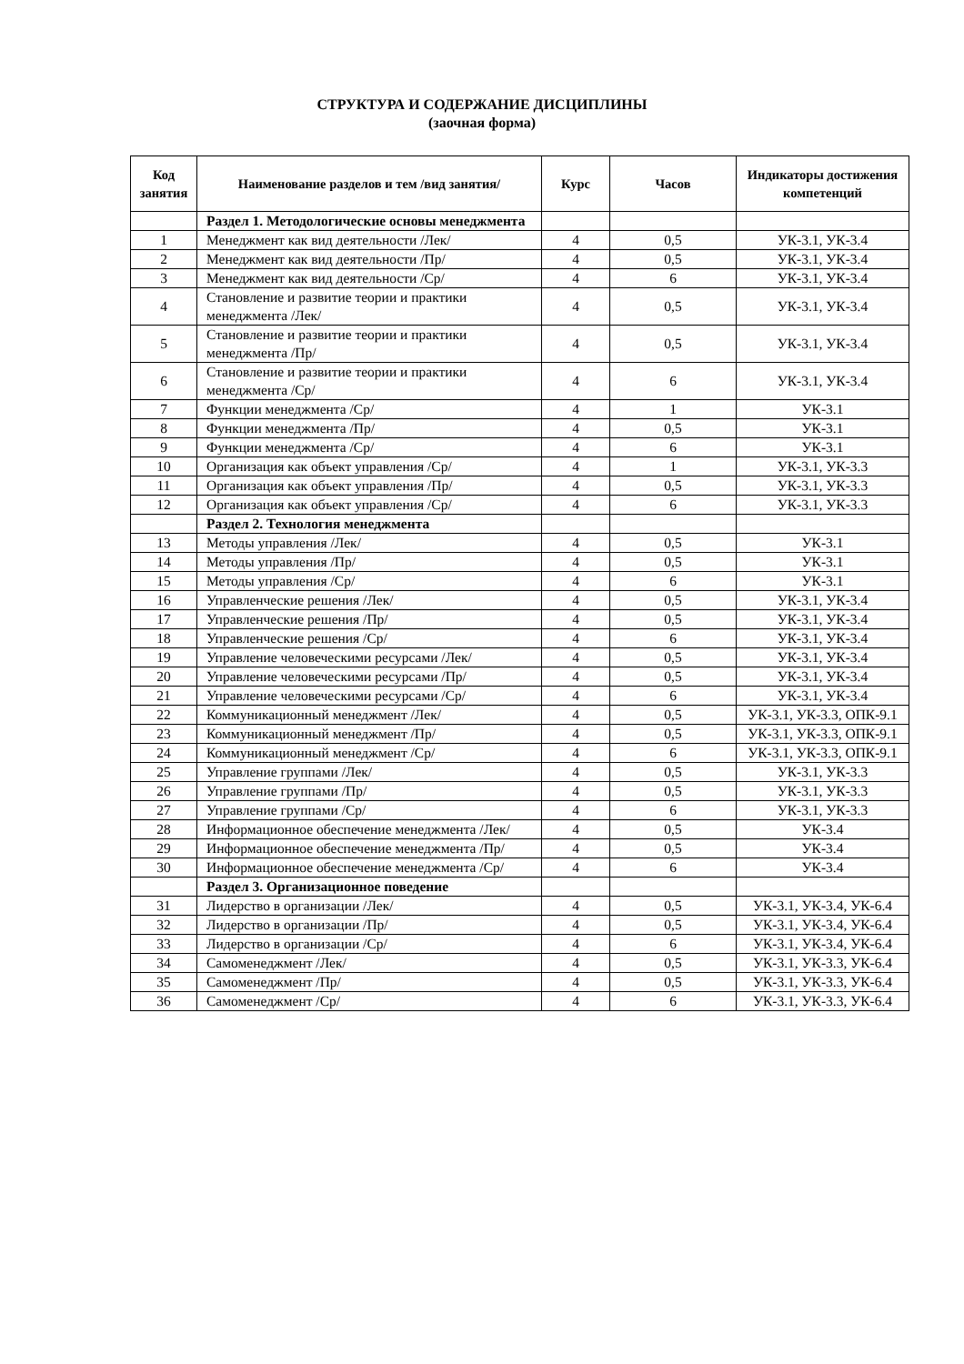СТРУКТУРА И СОДЕРЖАНИЕ ДИСЦИПЛИНЫ
(заочная форма)
| Код занятия | Наименование разделов и тем /вид занятия/ | Курс | Часов | Индикаторы достижения компетенций |
| --- | --- | --- | --- | --- |
| | Раздел 1. Методологические основы менеджмента | | | |
| 1 | Менеджмент как вид деятельности /Лек/ | 4 | 0,5 | УК-3.1, УК-3.4 |
| 2 | Менеджмент как вид деятельности /Пр/ | 4 | 0,5 | УК-3.1, УК-3.4 |
| 3 | Менеджмент как вид деятельности /Ср/ | 4 | 6 | УК-3.1, УК-3.4 |
| 4 | Становление и развитие теории и практики менеджмента /Лек/ | 4 | 0,5 | УК-3.1, УК-3.4 |
| 5 | Становление и развитие теории и практики менеджмента /Пр/ | 4 | 0,5 | УК-3.1, УК-3.4 |
| 6 | Становление и развитие теории и практики менеджмента /Ср/ | 4 | 6 | УК-3.1, УК-3.4 |
| 7 | Функции менеджмента /Ср/ | 4 | 1 | УК-3.1 |
| 8 | Функции менеджмента /Пр/ | 4 | 0,5 | УК-3.1 |
| 9 | Функции менеджмента /Ср/ | 4 | 6 | УК-3.1 |
| 10 | Организация как объект управления /Ср/ | 4 | 1 | УК-3.1, УК-3.3 |
| 11 | Организация как объект управления /Пр/ | 4 | 0,5 | УК-3.1, УК-3.3 |
| 12 | Организация как объект управления /Ср/ | 4 | 6 | УК-3.1, УК-3.3 |
| | Раздел 2. Технология менеджмента | | | |
| 13 | Методы управления /Лек/ | 4 | 0,5 | УК-3.1 |
| 14 | Методы управления /Пр/ | 4 | 0,5 | УК-3.1 |
| 15 | Методы управления /Ср/ | 4 | 6 | УК-3.1 |
| 16 | Управленческие решения /Лек/ | 4 | 0,5 | УК-3.1, УК-3.4 |
| 17 | Управленческие решения /Пр/ | 4 | 0,5 | УК-3.1, УК-3.4 |
| 18 | Управленческие решения /Ср/ | 4 | 6 | УК-3.1, УК-3.4 |
| 19 | Управление человеческими ресурсами /Лек/ | 4 | 0,5 | УК-3.1, УК-3.4 |
| 20 | Управление человеческими ресурсами /Пр/ | 4 | 0,5 | УК-3.1, УК-3.4 |
| 21 | Управление человеческими ресурсами /Ср/ | 4 | 6 | УК-3.1, УК-3.4 |
| 22 | Коммуникационный менеджмент /Лек/ | 4 | 0,5 | УК-3.1, УК-3.3, ОПК-9.1 |
| 23 | Коммуникационный менеджмент /Пр/ | 4 | 0,5 | УК-3.1, УК-3.3, ОПК-9.1 |
| 24 | Коммуникационный менеджмент /Ср/ | 4 | 6 | УК-3.1, УК-3.3, ОПК-9.1 |
| 25 | Управление группами /Лек/ | 4 | 0,5 | УК-3.1, УК-3.3 |
| 26 | Управление группами /Пр/ | 4 | 0,5 | УК-3.1, УК-3.3 |
| 27 | Управление группами /Ср/ | 4 | 6 | УК-3.1, УК-3.3 |
| 28 | Информационное обеспечение менеджмента /Лек/ | 4 | 0,5 | УК-3.4 |
| 29 | Информационное обеспечение менеджмента /Пр/ | 4 | 0,5 | УК-3.4 |
| 30 | Информационное обеспечение менеджмента /Ср/ | 4 | 6 | УК-3.4 |
| | Раздел 3. Организационное поведение | | | |
| 31 | Лидерство в организации /Лек/ | 4 | 0,5 | УК-3.1, УК-3.4, УК-6.4 |
| 32 | Лидерство в организации /Пр/ | 4 | 0,5 | УК-3.1, УК-3.4, УК-6.4 |
| 33 | Лидерство в организации /Ср/ | 4 | 6 | УК-3.1, УК-3.4, УК-6.4 |
| 34 | Самоменеджмент /Лек/ | 4 | 0,5 | УК-3.1, УК-3.3, УК-6.4 |
| 35 | Самоменеджмент /Пр/ | 4 | 0,5 | УК-3.1, УК-3.3, УК-6.4 |
| 36 | Самоменеджмент /Ср/ | 4 | 6 | УК-3.1, УК-3.3, УК-6.4 |